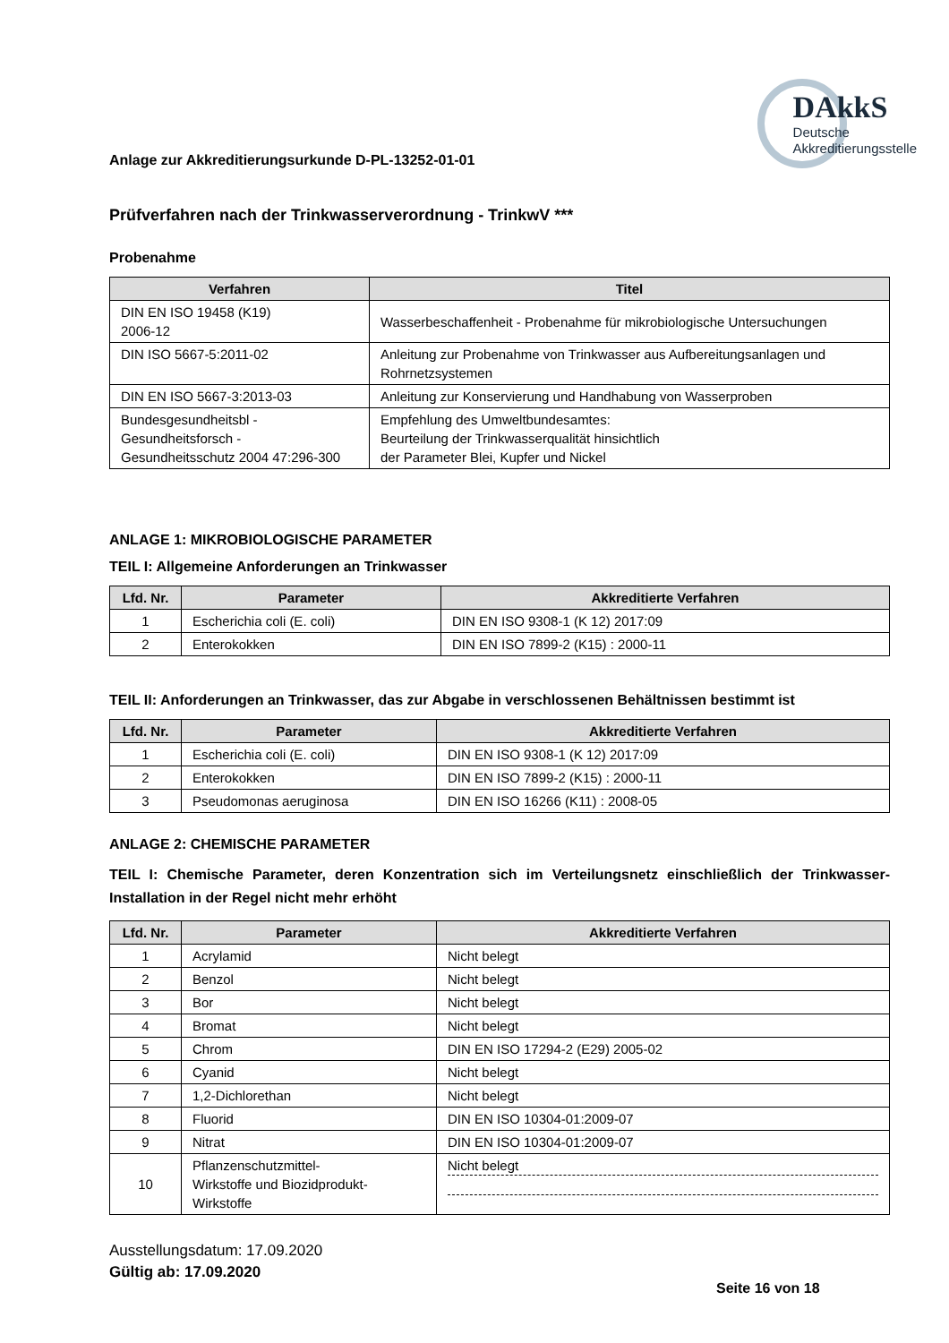Anlage zur Akkreditierungsurkunde D-PL-13252-01-01
DAkkS
Deutsche
Akkreditierungsstelle
Prüfverfahren nach der Trinkwasserverordnung - TrinkwV ***
Probenahme
| Verfahren | Titel |
| --- | --- |
| DIN EN ISO 19458 (K19) 2006-12 | Wasserbeschaffenheit - Probenahme für mikrobiologische Untersuchungen |
| DIN ISO 5667-5:2011-02 | Anleitung zur Probenahme von Trinkwasser aus Aufbereitungsanlagen und Rohrnetzsystemen |
| DIN EN ISO 5667-3:2013-03 | Anleitung zur Konservierung und Handhabung von Wasserproben |
| Bundesgesundheitsbl - Gesundheitsforsch - Gesundheitsschutz 2004 47:296-300 | Empfehlung des Umweltbundesamtes: Beurteilung der Trinkwasserqualität hinsichtlich der Parameter Blei, Kupfer und Nickel |
ANLAGE 1: MIKROBIOLOGISCHE PARAMETER
TEIL I: Allgemeine Anforderungen an Trinkwasser
| Lfd. Nr. | Parameter | Akkreditierte Verfahren |
| --- | --- | --- |
| 1 | Escherichia coli (E. coli) | DIN EN ISO 9308-1 (K 12) 2017:09 |
| 2 | Enterokokken | DIN EN ISO 7899-2 (K15) : 2000-11 |
TEIL II: Anforderungen an Trinkwasser, das zur Abgabe in verschlossenen Behältnissen bestimmt ist
| Lfd. Nr. | Parameter | Akkreditierte Verfahren |
| --- | --- | --- |
| 1 | Escherichia coli (E. coli) | DIN EN ISO 9308-1 (K 12) 2017:09 |
| 2 | Enterokokken | DIN EN ISO 7899-2 (K15) : 2000-11 |
| 3 | Pseudomonas aeruginosa | DIN EN ISO 16266 (K11) : 2008-05 |
ANLAGE 2: CHEMISCHE PARAMETER
TEIL I: Chemische Parameter, deren Konzentration sich im Verteilungsnetz einschließlich der Trinkwasser-Installation in der Regel nicht mehr erhöht
| Lfd. Nr. | Parameter | Akkreditierte Verfahren |
| --- | --- | --- |
| 1 | Acrylamid | Nicht belegt |
| 2 | Benzol | Nicht belegt |
| 3 | Bor | Nicht belegt |
| 4 | Bromat | Nicht belegt |
| 5 | Chrom | DIN EN ISO 17294-2 (E29) 2005-02 |
| 6 | Cyanid | Nicht belegt |
| 7 | 1,2-Dichlorethan | Nicht belegt |
| 8 | Fluorid | DIN EN ISO 10304-01:2009-07 |
| 9 | Nitrat | DIN EN ISO 10304-01:2009-07 |
| 10 | Pflanzenschutzmittel- Wirkstoffe und Biozidprodukt- Wirkstoffe | Nicht belegt |
Ausstellungsdatum: 17.09.2020
Gültig ab: 17.09.2020
Seite 16 von 18